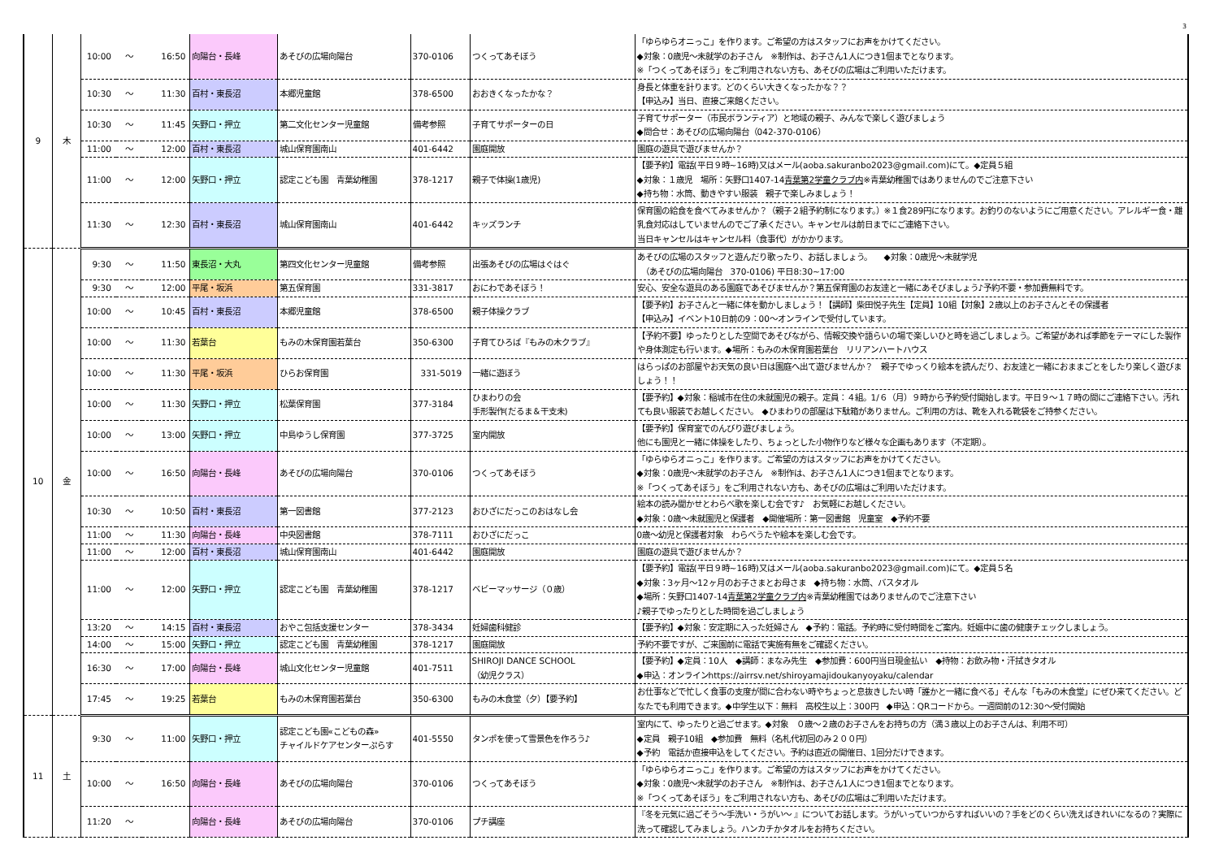3
| 9 | 木 | 10:00 | ～ | 16:50 | 向陽台・長峰 | あそびの広場向陽台 | 370-0106 | つくってあそぼう | 「ゆらゆらオニっこ」を作ります。ご希望の方はスタッフにお声をかけてください。 ◆対象：0歳児～未就学のお子さん ※制作は、お子さん1人につき1個までとなります。 ※「つくってあそぼう」をご利用されない方も、あそびの広場はご利用いただけます。 |
| | | 10:30 | ～ | 11:30 | 百村・東長沼 | 本郷児童館 | 378-6500 | おおきくなったかな？ | 身長と体重を計ります。どのくらい大きくなったかな？？ 【申込み】当日、直接ご来館ください。 |
| | | 10:30 | ～ | 11:45 | 矢野口・押立 | 第二文化センター児童館 | 備考参照 | 子育てサポーターの日 | 子育てサポーター（市民ボランティア）と地域の親子、みんなで楽しく遊びましょう ◆問合せ：あそびの広場向陽台（042-370-0106） |
| | | 11:00 | ～ | 12:00 | 百村・東長沼 | 城山保育園南山 | 401-6442 | 園庭開放 | 園庭の遊具で遊びませんか？ |
| | | 11:00 | ～ | 12:00 | 矢野口・押立 | 認定こども園 青葉幼稚園 | 378-1217 | 親子で体操(1歳児) | 【要予約】電話(平日９時~16時)又はメール(aoba.sakuranbo2023@gmail.com)にて。◆定員５組 ◆対象：１歳児 場所：矢野口1407-14 青葉第2学童クラブ内 ※青葉幼稚園ではありませんのでご注意下さい ◆持ち物：水筒、動きやすい服装 親子で楽しみましょう！ |
| | | 11:30 | ～ | 12:30 | 百村・東長沼 | 城山保育園南山 | 401-6442 | キッズランチ | 保育園の給食を食べてみませんか？（親子２組予約制になります。）※１食289円になります。お釣りのないようにご用意ください。アレルギー食・離乳食対応はしていませんのでご了承ください。キャンセルは前日までにご連絡下さい。 当日キャンセルはキャンセル料（食事代）がかかります。 |
| 10 | 金 | 9:30 | ～ | 11:50 | 東長沼・大丸 | 第四文化センター児童館 | 備考参照 | 出張あそびの広場はぐはぐ | あそびの広場のスタッフと遊んだり歌ったり、お話しましょう。 ◆対象：0歳児～未就学児 （あそびの広場向陽台 370-0106) 平日8:30~17:00 |
| | | 9:30 | ～ | 12:00 | 平尾・坂浜 | 第五保育園 | 331-3817 | おにわであそぼう！ | 安心、安全な遊具のある園庭であそびませんか？第五保育園のお友達と一緒にあそびましょう♪予約不要・参加費無料です。 |
| | | 10:00 | ～ | 10:45 | 百村・東長沼 | 本郷児童館 | 378-6500 | 親子体操クラブ | 【要予約】お子さんと一緒に体を動かしましょう！【講師】柴田悦子先生【定員】10組【対象】2歳以上のお子さんとその保護者 【申込み】イベント10日前の9：00～オンラインで受付しています。 |
| | | 10:00 | ～ | 11:30 | 若葉台 | もみの木保育園若葉台 | 350-6300 | 子育てひろば『もみの木クラブ』 | 【予約不要】ゆったりとした空間であそびながら、情報交換や語らいの場で楽しいひと時を過ごしましょう。ご希望があれば季節をテーマにした製作や身体測定も行います。◆場所：もみの木保育園若葉台 リリアンハートハウス |
| | | 10:00 | ～ | 11:30 | 平尾・坂浜 | ひらお保育園 | 331-5019 | 一緒に遊ぼう | はらっぱのお部屋やお天気の良い日は園庭へ出て遊びませんか？ 親子でゆっくり絵本を読んだり、お友達と一緒におままごとをしたり楽しく遊びましょう！！ |
| | | 10:00 | ～ | 11:30 | 矢野口・押立 | 松葉保育園 | 377-3184 | ひまわりの会 手形製作(だるま＆干支未) | 【要予約】◆対象：稲城市在住の未就園児の親子。定員：４組。1/６（月）９時から予約受付開始します。平日９～１７時の間にご連絡下さい。汚れても良い服装でお越しください。 ◆ひまわりの部屋は下駄箱がありません。ご利用の方は、靴を入れる靴袋をご持参ください。 |
| | | 10:00 | ～ | 13:00 | 矢野口・押立 | 中島ゆうし保育園 | 377-3725 | 室内開放 | 【要予約】保育室でのんびり遊びましょう。 他にも園児と一緒に体操をしたり、ちょっとした小物作りなど様々な企画もあります（不定期）。 |
| | | 10:00 | ～ | 16:50 | 向陽台・長峰 | あそびの広場向陽台 | 370-0106 | つくってあそぼう | 「ゆらゆらオニっこ」を作ります。ご希望の方はスタッフにお声をかけてください。 ◆対象：0歳児～未就学のお子さん ※制作は、お子さん1人につき1個までとなります。 ※「つくってあそぼう」をご利用されない方も、あそびの広場はご利用いただけます。 |
| | | 10:30 | ～ | 10:50 | 百村・東長沼 | 第一図書館 | 377-2123 | おひざにだっこのおはなし会 | 絵本の読み聞かせとわらべ歌を楽しむ会です♪ お気軽にお越しください。 ◆対象：0歳～未就園児と保護者 ◆開催場所：第一図書館 児童室 ◆予約不要 |
| | | 11:00 | ～ | 11:30 | 向陽台・長峰 | 中央図書館 | 378-7111 | おひざにだっこ | 0歳～幼児と保護者対象 わらべうたや絵本を楽しむ会です。 |
| | | 11:00 | ～ | 12:00 | 百村・東長沼 | 城山保育園南山 | 401-6442 | 園庭開放 | 園庭の遊具で遊びませんか？ |
| | | 11:00 | ～ | 12:00 | 矢野口・押立 | 認定こども園 青葉幼稚園 | 378-1217 | ベビーマッサージ（０歳） | 【要予約】電話(平日９時~16時)又はメール(aoba.sakuranbo2023@gmail.com)にて。◆定員５名 ◆対象：3ヶ月～12ヶ月のお子さまとお母さま ◆持ち物：水筒、バスタオル ◆場所：矢野口1407-14 青葉第2学童クラブ内 ※青葉幼稚園ではありませんのでご注意下さい ♪親子でゆったりとした時間を過ごしましょう |
| | | 13:20 | ～ | 14:15 | 百村・東長沼 | おやこ包括支援センター | 378-3434 | 妊婦歯科健診 | 【要予約】◆対象：安定期に入った妊婦さん ◆予約：電話。予約時に受付時間をご案内。妊娠中に歯の健康チェックしましょう。 |
| | | 14:00 | ～ | 15:00 | 矢野口・押立 | 認定こども園 青葉幼稚園 | 378-1217 | 園庭開放 | 予約不要ですが、ご来園前に電話で実施有無をご確認ください。 |
| | | 16:30 | ～ | 17:00 | 向陽台・長峰 | 城山文化センター児童館 | 401-7511 | SHIROJI DANCE SCHOOL （幼児クラス） | 【要予約】◆定員：10人 ◆講師：まなみ先生 ◆参加費：600円当日現金払い ◆持物：お飲み物・汗拭きタオル ◆申込：オンラインhttps://airrsv.net/shiroyamajidoukanyoyaku/calendar |
| | | 17:45 | ～ | 19:25 | 若葉台 | もみの木保育園若葉台 | 350-6300 | もみの木食堂（夕）【要予約】 | お仕事などで忙しく食事の支度が間に合わない時やちょっと息抜きしたい時「誰かと一緒に食べる」そんな「もみの木食堂」にぜひ来てください。どなたでも利用できます。◆中学生以下：無料 高校生以上：300円 ◆申込：QRコードから。一週間前の12:30～受付開始 |
| 11 | 土 | 9:30 | ～ | 11:00 | 矢野口・押立 | 認定こども園«こどもの森» チャイルドケアセンターぷらす | 401-5550 | タンポを使って雪景色を作ろう♪ | 室内にて、ゆったりと過ごせます。◆対象 ０歳～２歳のお子さんをお持ちの方（満３歳以上のお子さんは、利用不可） ◆定員 親子10組 ◆参加費 無料（名札代初回のみ２００円） ◆予約 電話か直接申込をしてください。予約は直近の開催日、1回分だけできます。 |
| | | 10:00 | ～ | 16:50 | 向陽台・長峰 | あそびの広場向陽台 | 370-0106 | つくってあそぼう | 「ゆらゆらオニっこ」を作ります。ご希望の方はスタッフにお声をかけてください。 ◆対象：0歳児～未就学のお子さん ※制作は、お子さん1人につき1個までとなります。 ※「つくってあそぼう」をご利用されない方も、あそびの広場はご利用いただけます。 |
| | | 11:20 | ～ | | 向陽台・長峰 | あそびの広場向陽台 | 370-0106 | プチ講座 | 『冬を元気に過ごそう～手洗い・うがい～ 』についてお話します。うがいっていつからすればいいの？手をどのくらい洗えばきれいになるの？実際に洗って確認してみましょう。ハンカチかタオルをお持ちください。 |